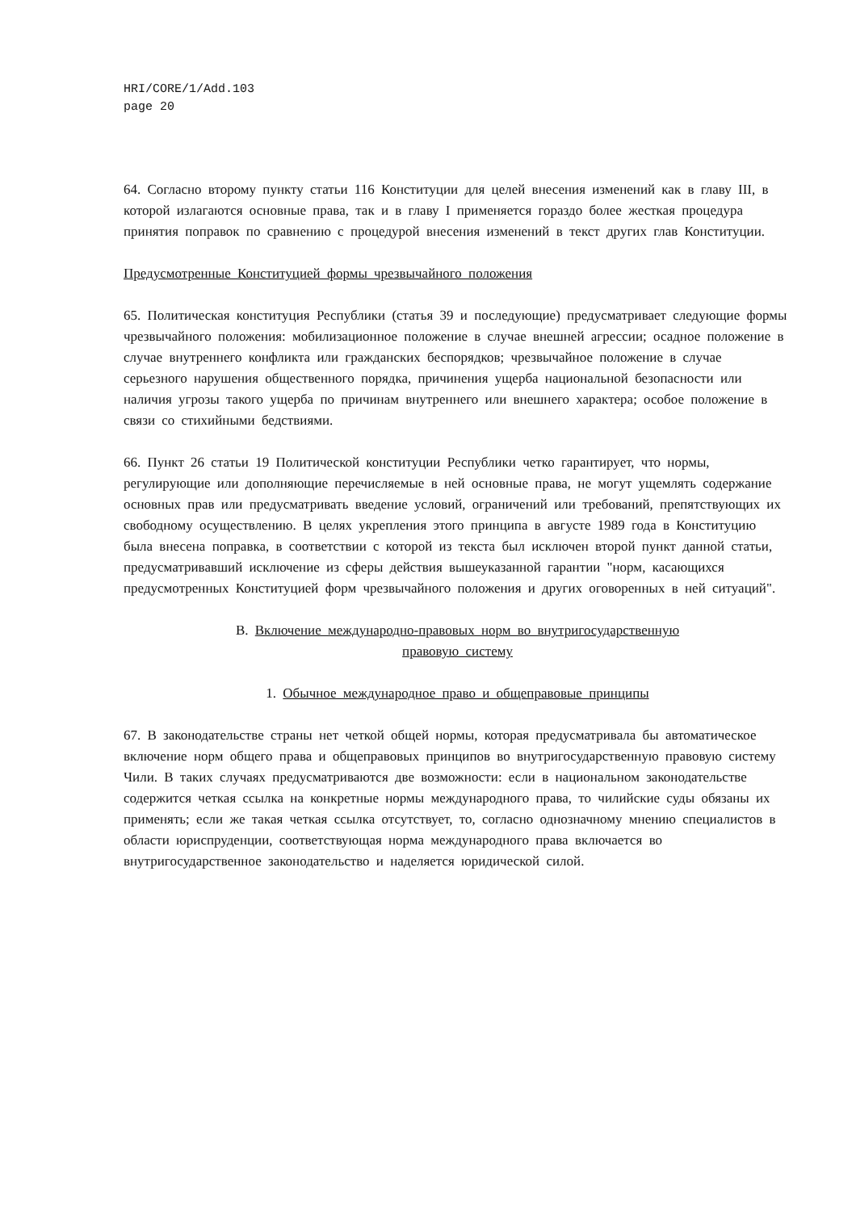HRI/CORE/1/Add.103
page 20
64. Согласно второму пункту статьи 116 Конституции для целей внесения изменений как в главу III, в которой излагаются основные права, так и в главу I применяется гораздо более жесткая процедура принятия поправок по сравнению с процедурой внесения изменений в текст других глав Конституции.
Предусмотренные Конституцией формы чрезвычайного положения
65. Политическая конституция Республики (статья 39 и последующие) предусматривает следующие формы чрезвычайного положения: мобилизационное положение в случае внешней агрессии; осадное положение в случае внутреннего конфликта или гражданских беспорядков; чрезвычайное положение в случае серьезного нарушения общественного порядка, причинения ущерба национальной безопасности или наличия угрозы такого ущерба по причинам внутреннего или внешнего характера; особое положение в связи со стихийными бедствиями.
66. Пункт 26 статьи 19 Политической конституции Республики четко гарантирует, что нормы, регулирующие или дополняющие перечисляемые в ней основные права, не могут ущемлять содержание основных прав или предусматривать введение условий, ограничений или требований, препятствующих их свободному осуществлению. В целях укрепления этого принципа в августе 1989 года в Конституцию была внесена поправка, в соответствии с которой из текста был исключен второй пункт данной статьи, предусматривавший исключение из сферы действия вышеуказанной гарантии "норм, касающихся предусмотренных Конституцией форм чрезвычайного положения и других оговоренных в ней ситуаций".
B. Включение международно-правовых норм во внутригосударственную
правовую систему
1. Обычное международное право и общеправовые принципы
67. В законодательстве страны нет четкой общей нормы, которая предусматривала бы автоматическое включение норм общего права и общеправовых принципов во внутригосударственную правовую систему Чили. В таких случаях предусматриваются две возможности: если в национальном законодательстве содержится четкая ссылка на конкретные нормы международного права, то чилийские суды обязаны их применять; если же такая четкая ссылка отсутствует, то, согласно однозначному мнению специалистов в области юриспруденции, соответствующая норма международного права включается во внутригосударственное законодательство и наделяется юридической силой.